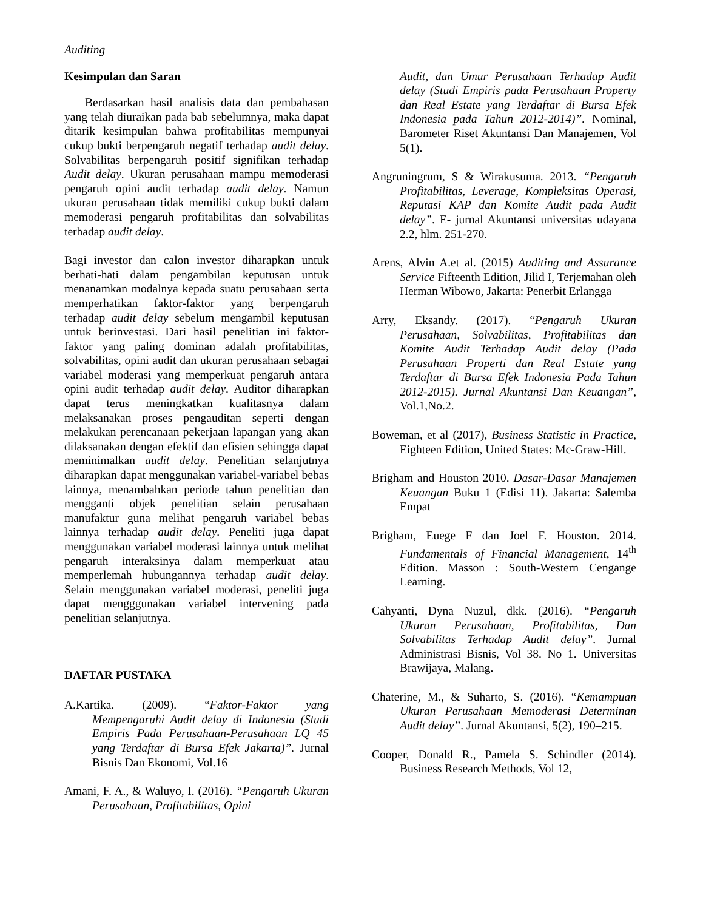Auditing
Kesimpulan dan Saran
Berdasarkan hasil analisis data dan pembahasan yang telah diuraikan pada bab sebelumnya, maka dapat ditarik kesimpulan bahwa profitabilitas mempunyai cukup bukti berpengaruh negatif terhadap audit delay. Solvabilitas berpengaruh positif signifikan terhadap Audit delay. Ukuran perusahaan mampu memoderasi pengaruh opini audit terhadap audit delay. Namun ukuran perusahaan tidak memiliki cukup bukti dalam memoderasi pengaruh profitabilitas dan solvabilitas terhadap audit delay.
Bagi investor dan calon investor diharapkan untuk berhati-hati dalam pengambilan keputusan untuk menanamkan modalnya kepada suatu perusahaan serta memperhatikan faktor-faktor yang berpengaruh terhadap audit delay sebelum mengambil keputusan untuk berinvestasi. Dari hasil penelitian ini faktor-faktor yang paling dominan adalah profitabilitas, solvabilitas, opini audit dan ukuran perusahaan sebagai variabel moderasi yang memperkuat pengaruh antara opini audit terhadap audit delay. Auditor diharapkan dapat terus meningkatkan kualitasnya dalam melaksanakan proses pengauditan seperti dengan melakukan perencanaan pekerjaan lapangan yang akan dilaksanakan dengan efektif dan efisien sehingga dapat meminimalkan audit delay. Penelitian selanjutnya diharapkan dapat menggunakan variabel-variabel bebas lainnya, menambahkan periode tahun penelitian dan mengganti objek penelitian selain perusahaan manufaktur guna melihat pengaruh variabel bebas lainnya terhadap audit delay. Peneliti juga dapat menggunakan variabel moderasi lainnya untuk melihat pengaruh interaksinya dalam memperkuat atau memperlemah hubungannya terhadap audit delay. Selain menggunakan variabel moderasi, peneliti juga dapat mengggunakan variabel intervening pada penelitian selanjutnya.
DAFTAR PUSTAKA
A.Kartika. (2009). “Faktor-Faktor yang Mempengaruhi Audit delay di Indonesia (Studi Empiris Pada Perusahaan-Perusahaan LQ 45 yang Terdaftar di Bursa Efek Jakarta)”. Jurnal Bisnis Dan Ekonomi, Vol.16
Amani, F. A., & Waluyo, I. (2016). “Pengaruh Ukuran Perusahaan, Profitabilitas, Opini
Audit, dan Umur Perusahaan Terhadap Audit delay (Studi Empiris pada Perusahaan Property dan Real Estate yang Terdaftar di Bursa Efek Indonesia pada Tahun 2012-2014)”. Nominal, Barometer Riset Akuntansi Dan Manajemen, Vol 5(1).
Angruningrum, S & Wirakusuma. 2013. “Pengaruh Profitabilitas, Leverage, Kompleksitas Operasi, Reputasi KAP dan Komite Audit pada Audit delay”. E- jurnal Akuntansi universitas udayana 2.2, hlm. 251-270.
Arens, Alvin A.et al. (2015) Auditing and Assurance Service Fifteenth Edition, Jilid I, Terjemahan oleh Herman Wibowo, Jakarta: Penerbit Erlangga
Arry, Eksandy. (2017). “Pengaruh Ukuran Perusahaan, Solvabilitas, Profitabilitas dan Komite Audit Terhadap Audit delay (Pada Perusahaan Properti dan Real Estate yang Terdaftar di Bursa Efek Indonesia Pada Tahun 2012-2015). Jurnal Akuntansi Dan Keuangan”, Vol.1,No.2.
Boweman, et al (2017), Business Statistic in Practice, Eighteen Edition, United States: Mc-Graw-Hill.
Brigham and Houston 2010. Dasar-Dasar Manajemen Keuangan Buku 1 (Edisi 11). Jakarta: Salemba Empat
Brigham, Euege F dan Joel F. Houston. 2014. Fundamentals of Financial Management, 14<sup>th</sup> Edition. Masson : South-Western Cengange Learning.
Cahyanti, Dyna Nuzul, dkk. (2016). “Pengaruh Ukuran Perusahaan, Profitabilitas, Dan Solvabilitas Terhadap Audit delay”. Jurnal Administrasi Bisnis, Vol 38. No 1. Universitas Brawijaya, Malang.
Chaterine, M., & Suharto, S. (2016). “Kemampuan Ukuran Perusahaan Memoderasi Determinan Audit delay”. Jurnal Akuntansi, 5(2), 190–215.
Cooper, Donald R., Pamela S. Schindler (2014). Business Research Methods, Vol 12,